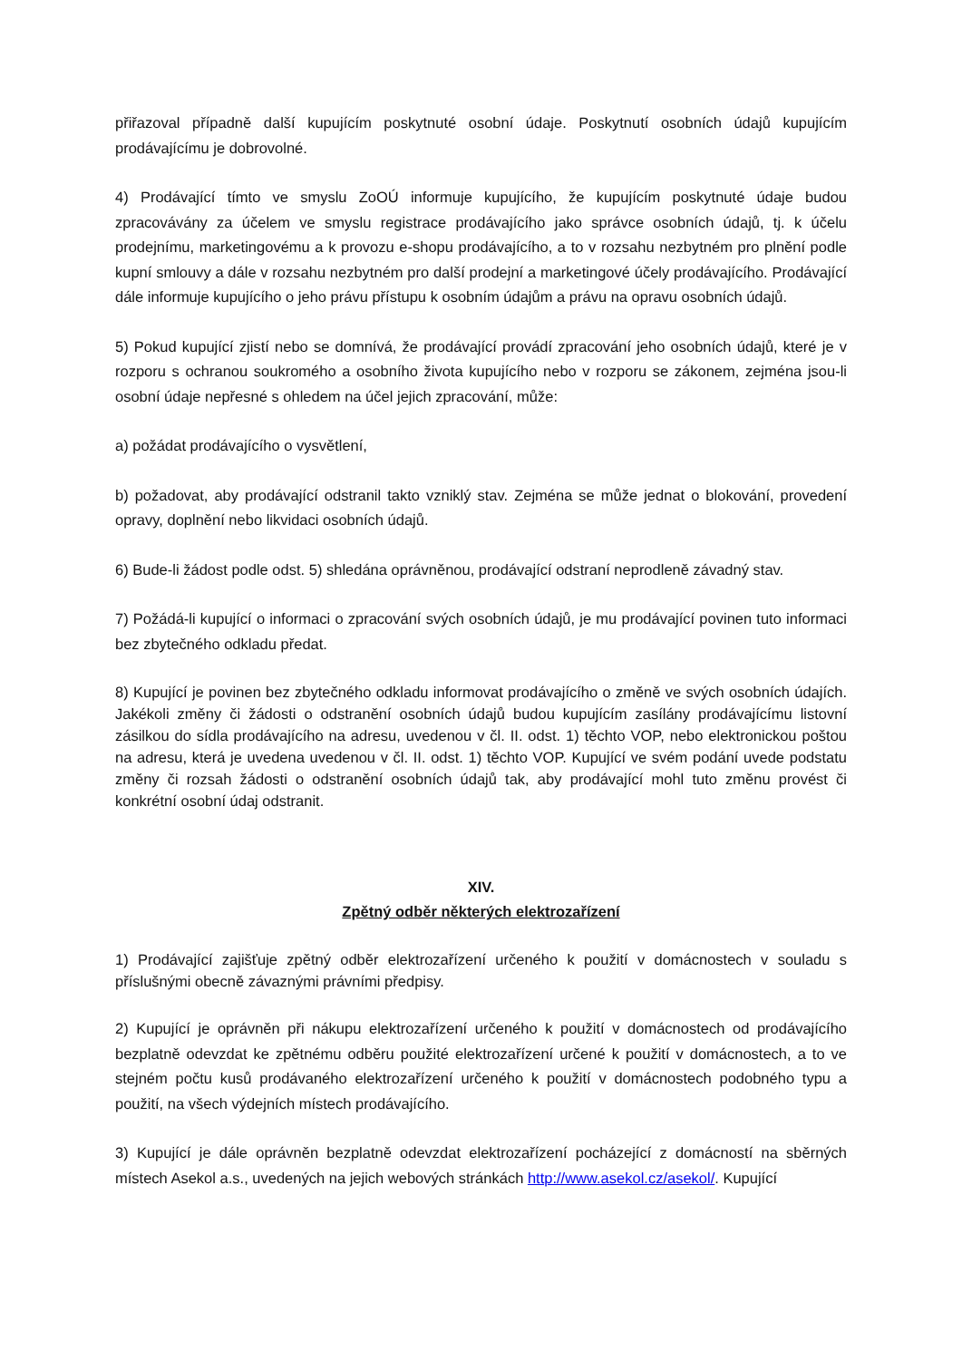přiřazoval případně další kupujícím poskytnuté osobní údaje. Poskytnutí osobních údajů kupujícím prodávajícímu je dobrovolné.
4) Prodávající tímto ve smyslu ZoOÚ informuje kupujícího, že kupujícím poskytnuté údaje budou zpracovávány za účelem ve smyslu registrace prodávajícího jako správce osobních údajů, tj. k účelu prodejnímu, marketingovému a k provozu e-shopu prodávajícího, a to v rozsahu nezbytném pro plnění podle kupní smlouvy a dále v rozsahu nezbytném pro další prodejní a marketingové účely prodávajícího. Prodávající dále informuje kupujícího o jeho právu přístupu k osobním údajům a právu na opravu osobních údajů.
5) Pokud kupující zjistí nebo se domnívá, že prodávající provádí zpracování jeho osobních údajů, které je v rozporu s ochranou soukromého a osobního života kupujícího nebo v rozporu se zákonem, zejména jsou-li osobní údaje nepřesné s ohledem na účel jejich zpracování, může:
a) požádat prodávajícího o vysvětlení,
b) požadovat, aby prodávající odstranil takto vzniklý stav. Zejména se může jednat o blokování, provedení opravy, doplnění nebo likvidaci osobních údajů.
6) Bude-li žádost podle odst. 5) shledána oprávněnou, prodávající odstraní neprodleně závadný stav.
7) Požádá-li kupující o informaci o zpracování svých osobních údajů, je mu prodávající povinen tuto informaci bez zbytečného odkladu předat.
8) Kupující je povinen bez zbytečného odkladu informovat prodávajícího o změně ve svých osobních údajích. Jakékoli změny či žádosti o odstranění osobních údajů budou kupujícím zasílány prodávajícímu listovní zásilkou do sídla prodávajícího na adresu, uvedenou v čl. II. odst. 1) těchto VOP, nebo elektronickou poštou na adresu, která je uvedena uvedenou v čl. II. odst. 1) těchto VOP. Kupující ve svém podání uvede podstatu změny či rozsah žádosti o odstranění osobních údajů tak, aby prodávající mohl tuto změnu provést či konkrétní osobní údaj odstranit.
XIV.
Zpětný odběr některých elektrozařízení
1) Prodávající zajišťuje zpětný odběr elektrozařízení určeného k použití v domácnostech v souladu s příslušnými obecně závaznými právními předpisy.
2) Kupující je oprávněn při nákupu elektrozařízení určeného k použití v domácnostech od prodávajícího bezplatně odevzdat ke zpětnému odběru použité elektrozařízení určené k použití v domácnostech, a to ve stejném počtu kusů prodávaného elektrozařízení určeného k použití v domácnostech podobného typu a použití, na všech výdejních místech prodávajícího.
3) Kupující je dále oprávněn bezplatně odevzdat elektrozařízení pocházející z domácností na sběrných místech Asekol a.s., uvedených na jejich webových stránkách http://www.asekol.cz/asekol/. Kupující